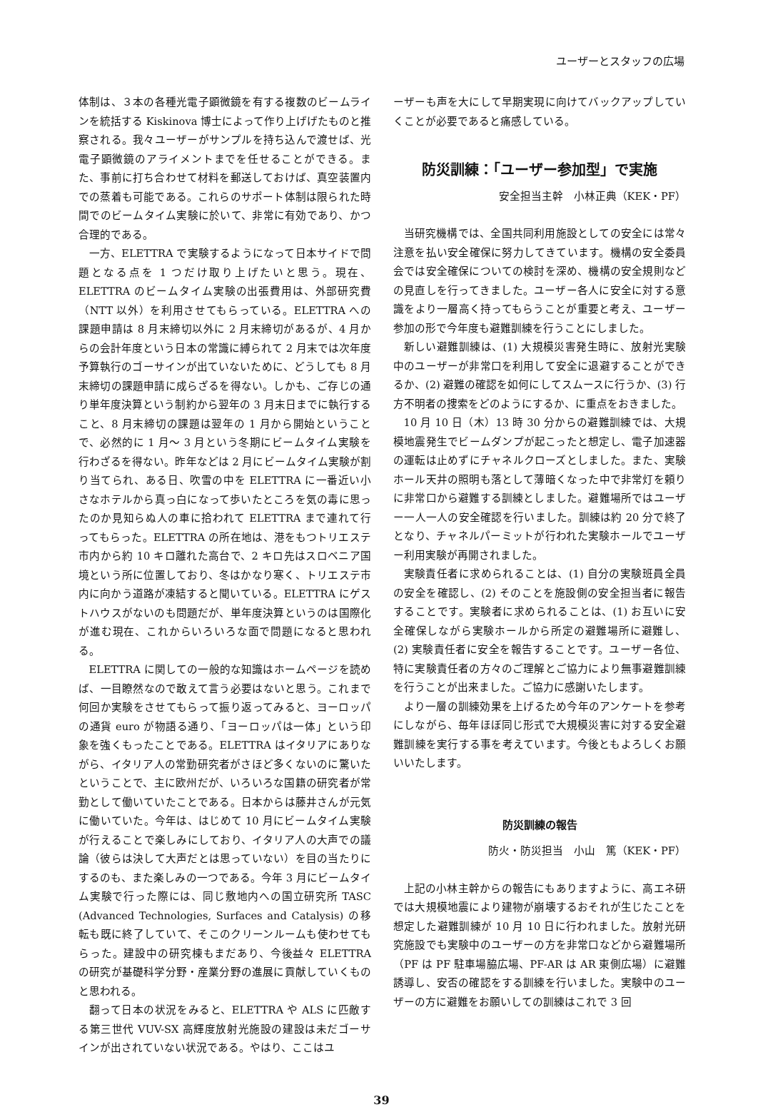ユーザーとスタッフの広場
体制は、３本の各種光電子顕微鏡を有する複数のビームラインを統括する Kiskinova 博士によって作り上げげたものと推察される。我々ユーザーがサンプルを持ち込んで渡せば、光電子顕微鏡のアライメントまでを任せることができる。また、事前に打ち合わせて材料を郵送しておけば、真空装置内での蒸着も可能である。これらのサポート体制は限られた時間でのビームタイム実験に於いて、非常に有効であり、かつ合理的である。
一方、ELETTRA で実験するようになって日本サイドで問題となる点を 1 つだけ取り上げたいと思う。現在、ELETTRA のビームタイム実験の出張費用は、外部研究費（NTT 以外）を利用させてもらっている。ELETTRA への課題申請は 8 月末締切以外に 2 月末締切があるが、4 月からの会計年度という日本の常識に縛られて 2 月末では次年度予算執行のゴーサインが出ていないために、どうしても 8 月末締切の課題申請に成らざるを得ない。しかも、ご存じの通り単年度決算という制約から翌年の 3 月末日までに執行すること、8 月末締切の課題は翌年の 1 月から開始ということで、必然的に 1 月〜 3 月という冬期にビームタイム実験を行わざるを得ない。昨年などは 2 月にビームタイム実験が割り当てられ、ある日、吹雪の中を ELETTRA に一番近い小さなホテルから真っ白になって歩いたところを気の毒に思ったのか見知らぬ人の車に拾われて ELETTRA まで連れて行ってもらった。ELETTRA の所在地は、港をもつトリエステ市内から約 10 キロ離れた高台で、2 キロ先はスロベニア国境という所に位置しており、冬はかなり寒く、トリエステ市内に向かう道路が凍結すると聞いている。ELETTRA にゲストハウスがないのも問題だが、単年度決算というのは国際化が進む現在、これからいろいろな面で問題になると思われる。
ELETTRA に関しての一般的な知識はホームページを読めば、一目瞭然なので敢えて言う必要はないと思う。これまで何回か実験をさせてもらって振り返ってみると、ヨーロッパの通貨 euro が物語る通り、「ヨーロッパは一体」という印象を強くもったことである。ELETTRA はイタリアにありながら、イタリア人の常勤研究者がさほど多くないのに驚いたということで、主に欧州だが、いろいろな国籍の研究者が常勤として働いていたことである。日本からは藤井さんが元気に働いていた。今年は、はじめて 10 月にビームタイム実験が行えることで楽しみにしており、イタリア人の大声での議論（彼らは決して大声だとは思っていない）を目の当たりにするのも、また楽しみの一つである。今年 3 月にビームタイム実験で行った際には、同じ敷地内への国立研究所 TASC (Advanced Technologies, Surfaces and Catalysis) の移転も既に終了していて、そこのクリーンルームも使わせてもらった。建設中の研究棟もまだあり、今後益々 ELETTRA の研究が基礎科学分野・産業分野の進展に貢献していくものと思われる。
翻って日本の状況をみると、ELETTRA や ALS に匹敵する第三世代 VUV-SX 高輝度放射光施設の建設は未だゴーサインが出されていない状況である。やはり、ここはユ
ーザーも声を大にして早期実現に向けてバックアップしていくことが必要であると痛感している。
防災訓練：「ユーザー参加型」で実施
安全担当主幹　小林正典（KEK・PF）
当研究機構では、全国共同利用施設としての安全には常々注意を払い安全確保に努力してきています。機構の安全委員会では安全確保についての検討を深め、機構の安全規則などの見直しを行ってきました。ユーザー各人に安全に対する意識をより一層高く持ってもらうことが重要と考え、ユーザー参加の形で今年度も避難訓練を行うことにしました。
新しい避難訓練は、(1) 大規模災害発生時に、放射光実験中のユーザーが非常口を利用して安全に退避することができるか、(2) 避難の確認を如何にしてスムースに行うか、(3) 行方不明者の捜索をどのようにするか、に重点をおきました。
10 月 10 日（木）13 時 30 分からの避難訓練では、大規模地震発生でビームダンプが起こったと想定し、電子加速器の運転は止めずにチャネルクローズとしました。また、実験ホール天井の照明も落として薄暗くなった中で非常灯を頼りに非常口から避難する訓練としました。避難場所ではユーザー一人一人の安全確認を行いました。訓練は約 20 分で終了となり、チャネルパーミットが行われた実験ホールでユーザー利用実験が再開されました。
実験責任者に求められることは、(1) 自分の実験班員全員の安全を確認し、(2) そのことを施設側の安全担当者に報告することです。実験者に求められることは、(1) お互いに安全確保しながら実験ホールから所定の避難場所に避難し、(2) 実験責任者に安全を報告することです。ユーザー各位、特に実験責任者の方々のご理解とご協力により無事避難訓練を行うことが出来ました。ご協力に感謝いたします。
より一層の訓練効果を上げるため今年のアンケートを参考にしながら、毎年ほぼ同じ形式で大規模災害に対する安全避難訓練を実行する事を考えています。今後ともよろしくお願いいたします。
防災訓練の報告
防火・防災担当　小山　篤（KEK・PF）
上記の小林主幹からの報告にもありますように、高エネ研では大規模地震により建物が崩壊するおそれが生じたことを想定した避難訓練が 10 月 10 日に行われました。放射光研究施設でも実験中のユーザーの方を非常口などから避難場所（PF は PF 駐車場脇広場、PF-AR は AR 東側広場）に避難誘導し、安否の確認をする訓練を行いました。実験中のユーザーの方に避難をお願いしての訓練はこれで 3 回
39